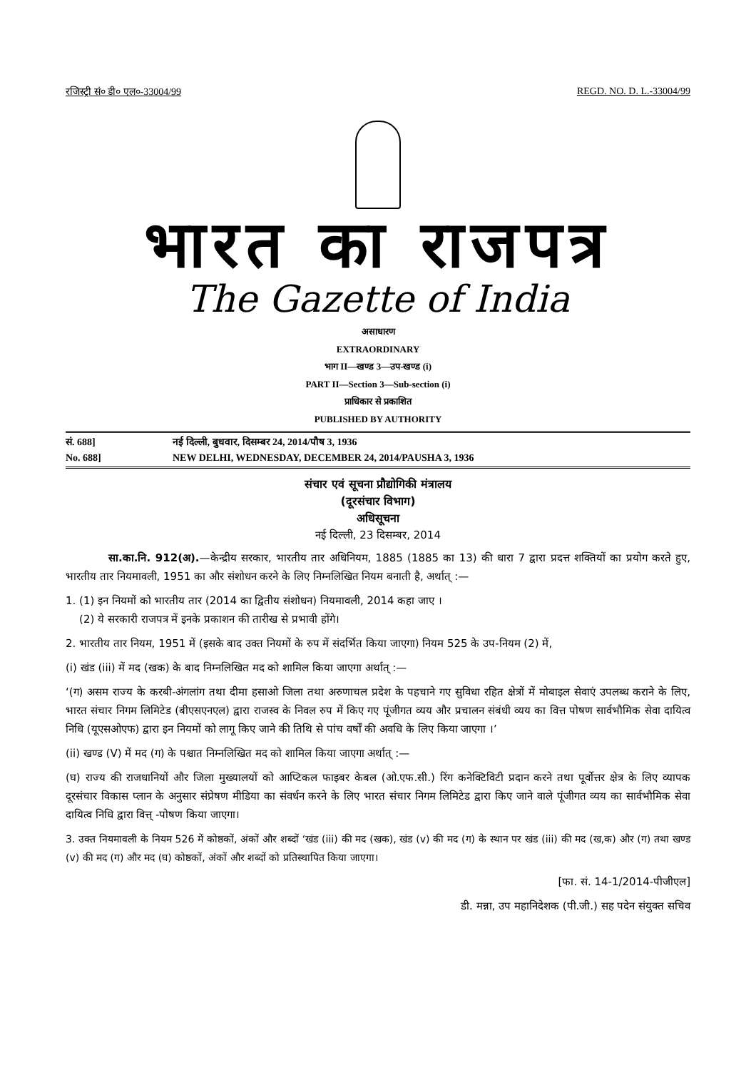रजिस्ट्री सं० डी० एल०-33004/99 REGD. NO. D. L.-33004/99
भारत का राजपत्र
The Gazette of India
असाधारण
EXTRAORDINARY
भाग II—खण्ड 3—उप-खण्ड (i)
PART II—Section 3—Sub-section (i)
प्राधिकार से प्रकाशित
PUBLISHED BY AUTHORITY
सं. 688] नई दिल्ली, बुधवार, दिसम्बर 24, 2014/पौष 3, 1936
No. 688] NEW DELHI, WEDNESDAY, DECEMBER 24, 2014/PAUSHA 3, 1936
संचार एवं सूचना प्रौद्योगिकी मंत्रालय
(दूरसंचार विभाग)
अधिसूचना
नई दिल्ली, 23 दिसम्बर, 2014
सा.का.नि. 912(अ).—केन्द्रीय सरकार, भारतीय तार अधिनियम, 1885 (1885 का 13) की धारा 7 द्वारा प्रदत्त शक्तियों का प्रयोग करते हुए, भारतीय तार नियमावली, 1951 का और संशोधन करने के लिए निम्नलिखित नियम बनाती है, अर्थात् :—
1. (1) इन नियमों को भारतीय तार (2014 का द्वितीय संशोधन) नियमावली, 2014 कहा जाए ।
(2) ये सरकारी राजपत्र में इनके प्रकाशन की तारीख से प्रभावी होंगे।
2. भारतीय तार नियम, 1951 में (इसके बाद उक्त नियमों के रुप में संदर्भित किया जाएगा) नियम 525 के उप-नियम (2) में,
(i) खंड (iii) में मद (खक) के बाद निम्नलिखित मद को शामिल किया जाएगा अर्थात् :—
‘(ग) असम राज्य के करबी-अंगलांग तथा दीमा हसाओ जिला तथा अरुणाचल प्रदेश के पहचाने गए सुविधा रहित क्षेत्रों में मोबाइल सेवाएं उपलब्ध कराने के लिए, भारत संचार निगम लिमिटेड (बीएसएनएल) द्वारा राजस्व के निवल रुप में किए गए पूंजीगत व्यय और प्रचालन संबंधी व्यय का वित्त पोषण सार्वभौमिक सेवा दायित्व निधि (यूएसओएफ) द्वारा इन नियमों को लागू किए जाने की तिथि से पांच वर्षों की अवधि के लिए किया जाएगा ।’
(ii) खण्ड (V) में मद (ग) के पश्चात निम्नलिखित मद को शामिल किया जाएगा अर्थात् :—
(घ) राज्य की राजधानियों और जिला मुख्यालयों को आप्टिकल फाइबर केबल (ओ.एफ.सी.) रिंग कनेक्टिविटी प्रदान करने तथा पूर्वोत्तर क्षेत्र के लिए व्यापक दूरसंचार विकास प्लान के अनुसार संप्रेषण मीडिया का संवर्धन करने के लिए भारत संचार निगम लिमिटेड द्वारा किए जाने वाले पूंजीगत व्यय का सार्वभौमिक सेवा दायित्व निधि द्वारा वित्त् -पोषण किया जाएगा।
3. उक्त नियमावली के नियम 526 में कोष्ठकों, अंकों और शब्दों ‘खंड (iii) की मद (खक), खंड (v) की मद (ग) के स्थान पर खंड (iii) की मद (ख,क) और (ग) तथा खण्ड (v) की मद (ग) और मद (घ) कोष्ठकों, अंकों और शब्दों को प्रतिस्थापित किया जाएगा।
[फा. सं. 14-1/2014-पीजीएल]
डी. मन्ना, उप महानिदेशक (पी.जी.) सह पदेन संयुक्त सचिव